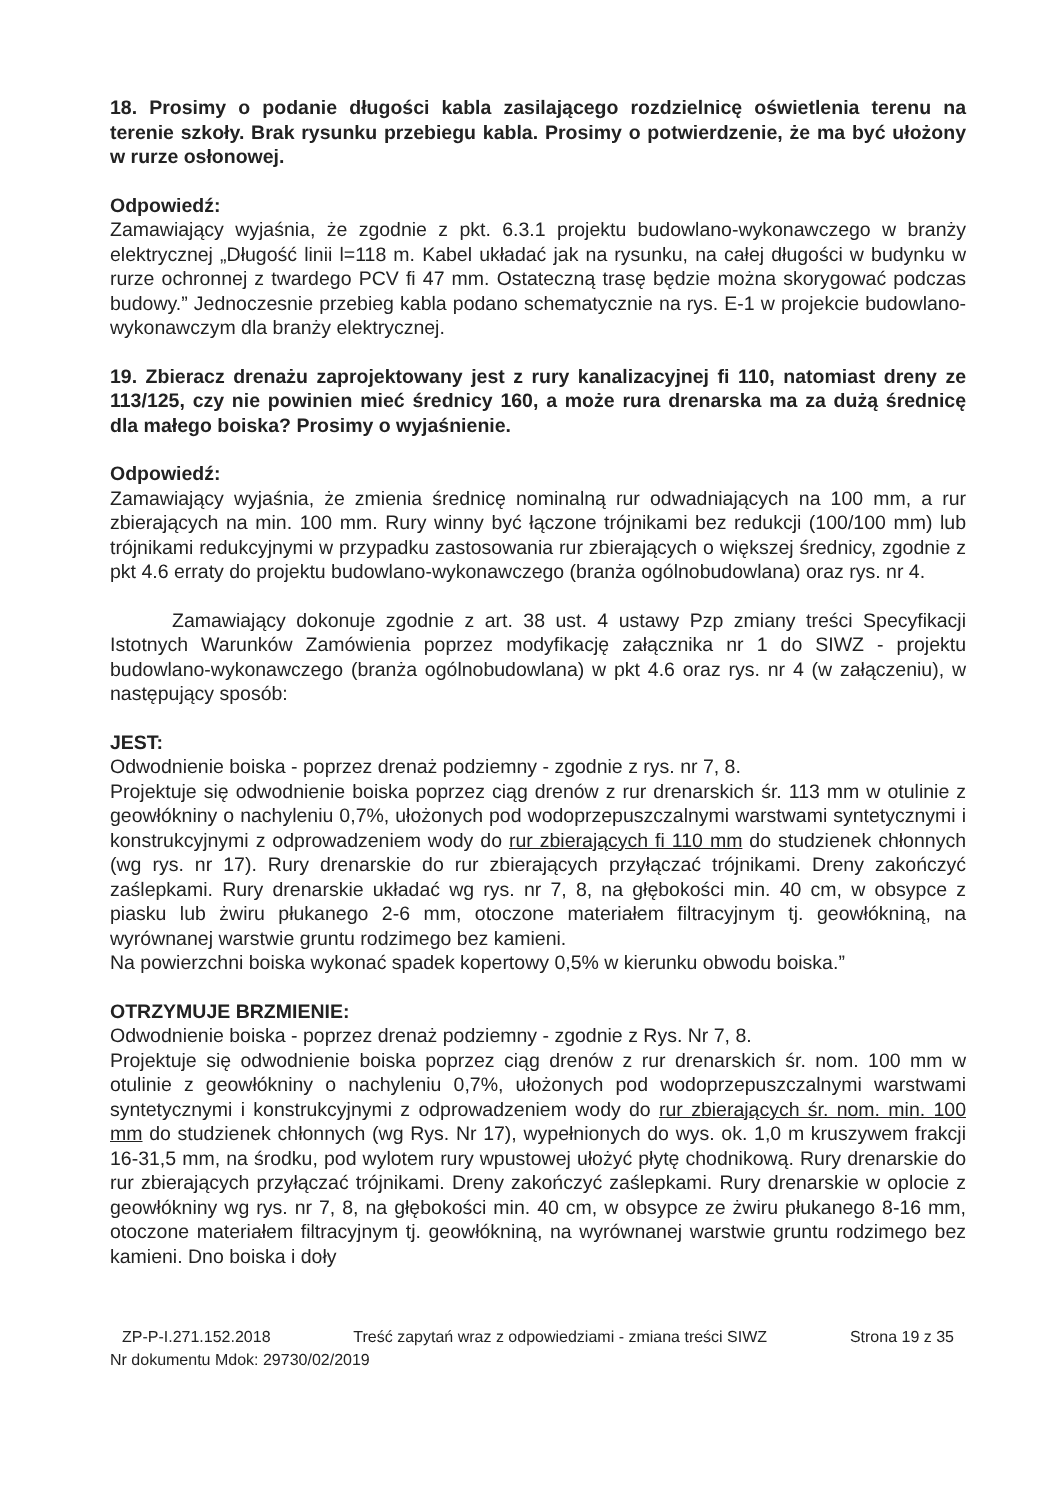18. Prosimy o podanie długości kabla zasilającego rozdzielnicę oświetlenia terenu na terenie szkoły. Brak rysunku przebiegu kabla. Prosimy o potwierdzenie, że ma być ułożony w rurze osłonowej.
Odpowiedź:
Zamawiający wyjaśnia, że zgodnie z pkt. 6.3.1 projektu budowlano-wykonawczego w branży elektrycznej „Długość linii l=118 m. Kabel układać jak na rysunku, na całej długości w budynku w rurze ochronnej z twardego PCV fi 47 mm. Ostateczną trasę będzie można skorygować podczas budowy.” Jednoczesnie przebieg kabla podano schematycznie na rys. E-1 w projekcie budowlano-wykonawczym dla branży elektrycznej.
19. Zbieracz drenażu zaprojektowany jest z rury kanalizacyjnej fi 110, natomiast dreny ze 113/125, czy nie powinien mieć średnicy 160, a może rura drenarska ma za dużą średnicę dla małego boiska? Prosimy o wyjaśnienie.
Odpowiedź:
Zamawiający wyjaśnia, że zmienia średnicę nominalną rur odwadniających na 100 mm, a rur zbierających na min. 100 mm. Rury winny być łączone trójnikami bez redukcji (100/100 mm) lub trójnikami redukcyjnymi w przypadku zastosowania rur zbierających o większej średnicy, zgodnie z pkt 4.6 erraty do projektu budowlano-wykonawczego (branża ogólnobudowlana) oraz rys. nr 4.
Zamawiający dokonuje zgodnie z art. 38 ust. 4 ustawy Pzp zmiany treści Specyfikacji Istotnych Warunków Zamówienia poprzez modyfikację załącznika nr 1 do SIWZ - projektu budowlano-wykonawczego (branża ogólnobudowlana) w pkt 4.6 oraz rys. nr 4 (w załączeniu), w następujący sposób:
JEST:
Odwodnienie boiska - poprzez drenaż podziemny - zgodnie z rys. nr 7, 8.
Projektuje się odwodnienie boiska poprzez ciąg drenów z rur drenarskich śr. 113 mm w otulinie z geowłókniny o nachyleniu 0,7%, ułożonych pod wodoprzepuszczalnymi warstwami syntetycznymi i konstrukcyjnymi z odprowadzeniem wody do rur zbierających fi 110 mm do studzienek chłonnych (wg rys. nr 17). Rury drenarskie do rur zbierających przyłączać trójnikami. Dreny zakończyć zaślepkami. Rury drenarskie układać wg rys. nr 7, 8, na głębokości min. 40 cm, w obsypce z piasku lub żwiru płukanego 2-6 mm, otoczone materiałem filtracyjnym tj. geowłókniną, na wyrównanej warstwie gruntu rodzimego bez kamieni.
Na powierzchni boiska wykonać spadek kopertowy 0,5% w kierunku obwodu boiska.”
OTRZYMUJE BRZMIENIE:
Odwodnienie boiska - poprzez drenaż podziemny - zgodnie z Rys. Nr 7, 8.
Projektuje się odwodnienie boiska poprzez ciąg drenów z rur drenarskich śr. nom. 100 mm w otulinie z geowłókniny o nachyleniu 0,7%, ułożonych pod wodoprzepuszczalnymi warstwami syntetycznymi i konstrukcyjnymi z odprowadzeniem wody do rur zbierających śr. nom. min. 100 mm do studzienek chłonnych (wg Rys. Nr 17), wypełnionych do wys. ok. 1,0 m kruszywem frakcji 16-31,5 mm, na środku, pod wylotem rury wpustowej ułożyć płytę chodnikową. Rury drenarskie do rur zbierających przyłączać trójnikami. Dreny zakończyć zaślepkami. Rury drenarskie w oplocie z geowłókniny wg rys. nr 7, 8, na głębokości min. 40 cm, w obsypce ze żwiru płukanego 8-16 mm, otoczone materiałem filtracyjnym tj. geowłókniną, na wyrównanej warstwie gruntu rodzimego bez kamieni. Dno boiska i doły
ZP-P-I.271.152.2018 Treść zapytań wraz z odpowiedziami - zmiana treści SIWZ Strona 19 z 35
Nr dokumentu Mdok: 29730/02/2019